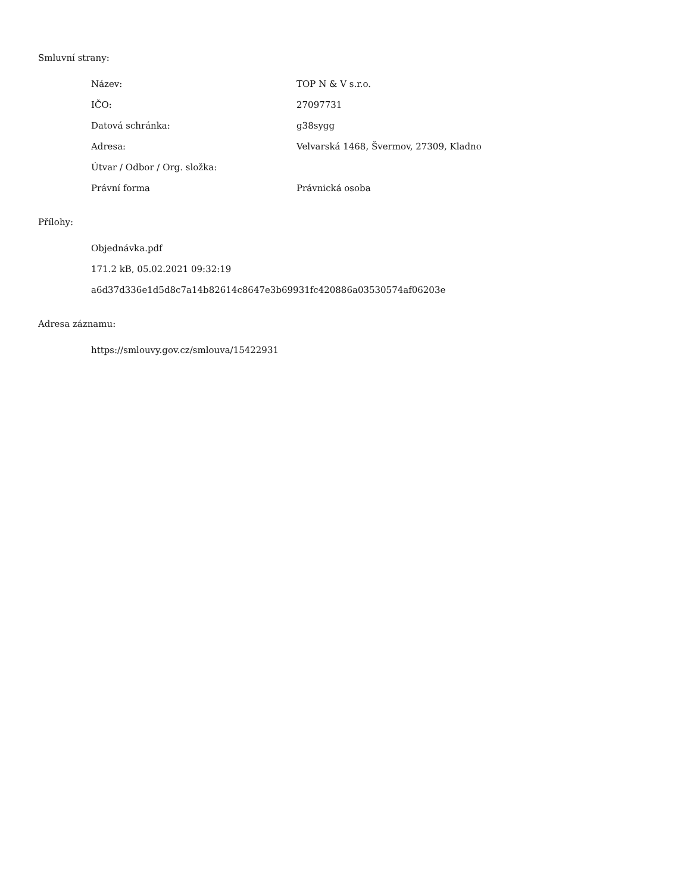Smluvní strany:
| Název: | TOP N & V s.r.o. |
| IČO: | 27097731 |
| Datová schránka: | g38sygg |
| Adresa: | Velvarská 1468, Švermov, 27309, Kladno |
| Útvar / Odbor / Org. složka: | |
| Právní forma | Právnická osoba |
Přílohy:
Objednávka.pdf
171.2 kB, 05.02.2021 09:32:19
a6d37d336e1d5d8c7a14b82614c8647e3b69931fc420886a03530574af06203e
Adresa záznamu:
https://smlouvy.gov.cz/smlouva/15422931